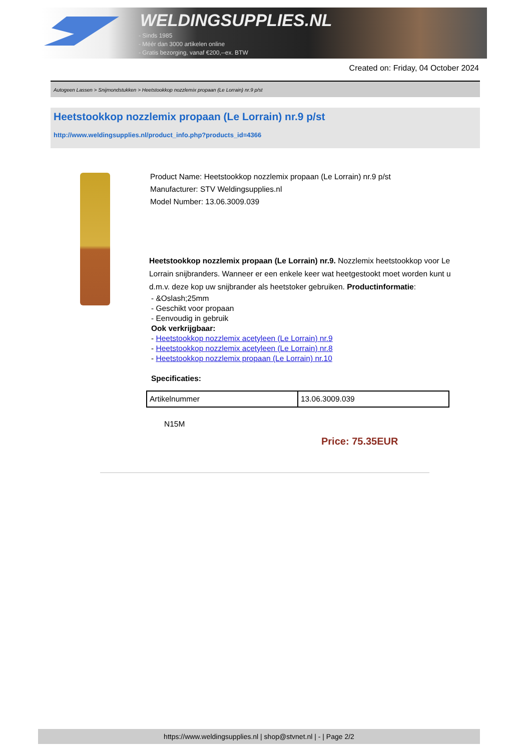WELDINGSUPPLIES.NL
- Sinds 1985
- Méér dan 3000 artikelen online
- Gratis bezorging, vanaf €200,--ex. BTW
Created on: Friday, 04 October 2024
Autogeen Lassen > Snijmondstukken > Heetstookkop nozzlemix propaan (Le Lorrain) nr.9 p/st
Heetstookkop nozzlemix propaan (Le Lorrain) nr.9 p/st
http://www.weldingsupplies.nl/product_info.php?products_id=4366
Product Name: Heetstookkop nozzlemix propaan (Le Lorrain) nr.9 p/st
Manufacturer: STV Weldingsupplies.nl
Model Number: 13.06.3009.039
Heetstookkop nozzlemix propaan (Le Lorrain) nr.9. Nozzlemix heetstookkop voor Le Lorrain snijbranders. Wanneer er een enkele keer wat heetgestookt moet worden kunt u d.m.v. deze kop uw snijbrander als heetstoker gebruiken. Productinformatie:
- &Oslash;25mm
- Geschikt voor propaan
- Eenvoudig in gebruik
Ook verkrijgbaar:
- Heetstookkop nozzlemix acetyleen (Le Lorrain) nr.9
- Heetstookkop nozzlemix acetyleen (Le Lorrain) nr.8
- Heetstookkop nozzlemix propaan (Le Lorrain) nr.10
Specificaties:
| Artikelnummer | 13.06.3009.039 |
N15M
Price: 75.35EUR
https://www.weldingsupplies.nl | shop@stvnet.nl | - | Page 2/2